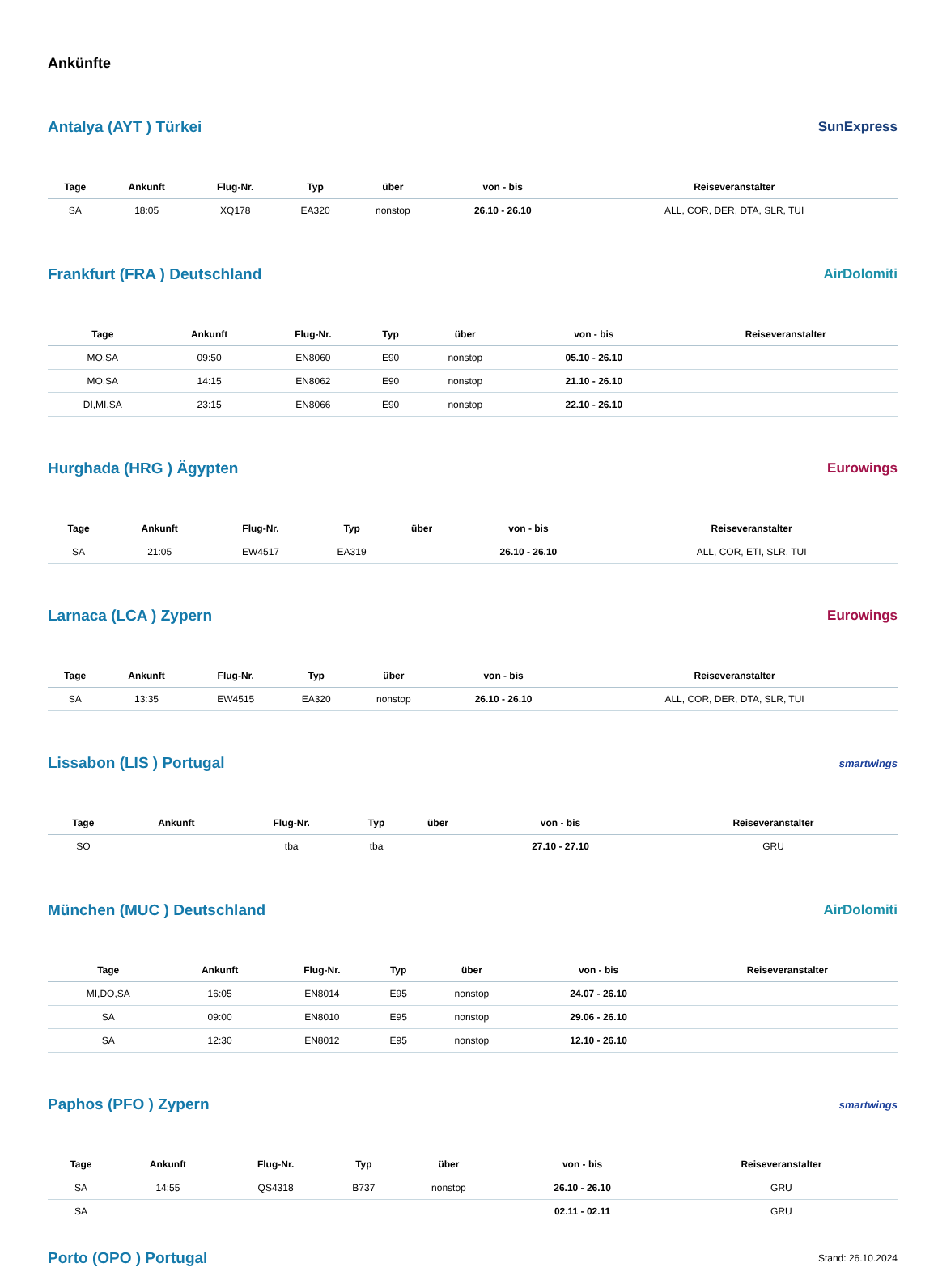Ankünfte
Antalya (AYT ) Türkei SunExpress
| Tage | Ankunft | Flug-Nr. | Typ | über | von - bis | Reiseveranstalter |
| --- | --- | --- | --- | --- | --- | --- |
| SA | 18:05 | XQ178 | EA320 | nonstop | 26.10 - 26.10 | ALL, COR, DER, DTA, SLR, TUI |
Frankfurt (FRA ) Deutschland AirDolomiti
| Tage | Ankunft | Flug-Nr. | Typ | über | von - bis | Reiseveranstalter |
| --- | --- | --- | --- | --- | --- | --- |
| MO,SA | 09:50 | EN8060 | E90 | nonstop | 05.10 - 26.10 | |
| MO,SA | 14:15 | EN8062 | E90 | nonstop | 21.10 - 26.10 | |
| DI,MI,SA | 23:15 | EN8066 | E90 | nonstop | 22.10 - 26.10 | |
Hurghada (HRG ) Ägypten Eurowings
| Tage | Ankunft | Flug-Nr. | Typ | über | von - bis | Reiseveranstalter |
| --- | --- | --- | --- | --- | --- | --- |
| SA | 21:05 | EW4517 | EA319 | | 26.10 - 26.10 | ALL, COR, ETI, SLR, TUI |
Larnaca (LCA ) Zypern Eurowings
| Tage | Ankunft | Flug-Nr. | Typ | über | von - bis | Reiseveranstalter |
| --- | --- | --- | --- | --- | --- | --- |
| SA | 13:35 | EW4515 | EA320 | nonstop | 26.10 - 26.10 | ALL, COR, DER, DTA, SLR, TUI |
Lissabon (LIS ) Portugal
smartwings
| Tage | Ankunft | Flug-Nr. | Typ | über | von - bis | Reiseveranstalter |
| --- | --- | --- | --- | --- | --- | --- |
| SO | | tba | tba | | 27.10 - 27.10 | GRU |
München (MUC ) Deutschland AirDolomiti
| Tage | Ankunft | Flug-Nr. | Typ | über | von - bis | Reiseveranstalter |
| --- | --- | --- | --- | --- | --- | --- |
| MI,DO,SA | 16:05 | EN8014 | E95 | nonstop | 24.07 - 26.10 | |
| SA | 09:00 | EN8010 | E95 | nonstop | 29.06 - 26.10 | |
| SA | 12:30 | EN8012 | E95 | nonstop | 12.10 - 26.10 | |
Paphos (PFO ) Zypern
smartwings
| Tage | Ankunft | Flug-Nr. | Typ | über | von - bis | Reiseveranstalter |
| --- | --- | --- | --- | --- | --- | --- |
| SA | 14:55 | QS4318 | B737 | nonstop | 26.10 - 26.10 | GRU |
| SA | | | | | 02.11 - 02.11 | GRU |
Porto (OPO ) Portugal
Stand: 26.10.2024